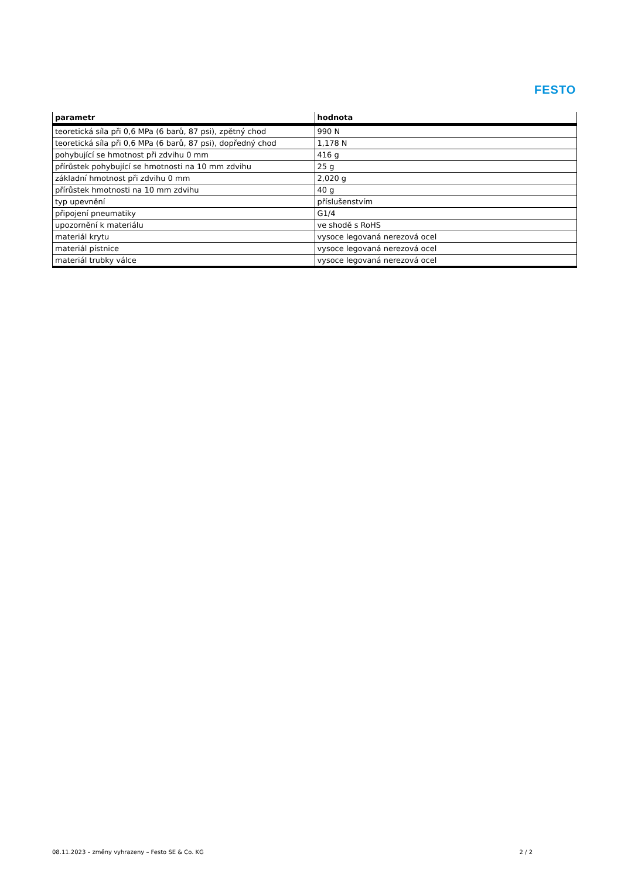FESTO
| parametr | hodnota |
| --- | --- |
| teoretická síla při 0,6 MPa (6 barů, 87 psi), zpětný chod | 990 N |
| teoretická síla při 0,6 MPa (6 barů, 87 psi), dopředný chod | 1,178 N |
| pohybující se hmotnost při zdvihu 0 mm | 416 g |
| přírůstek pohybující se hmotnosti na 10 mm zdvihu | 25 g |
| základní hmotnost při zdvihu 0 mm | 2,020 g |
| přírůstek hmotnosti na 10 mm zdvihu | 40 g |
| typ upevnění | příslušenstvím |
| připojení pneumatiky | G1/4 |
| upozornění k materiálu | ve shodě s RoHS |
| materiál krytu | vysoce legovaná nerezová ocel |
| materiál pístnice | vysoce legovaná nerezová ocel |
| materiál trubky válce | vysoce legovaná nerezová ocel |
08.11.2023 – změny vyhrazeny – Festo SE & Co. KG 2 / 2